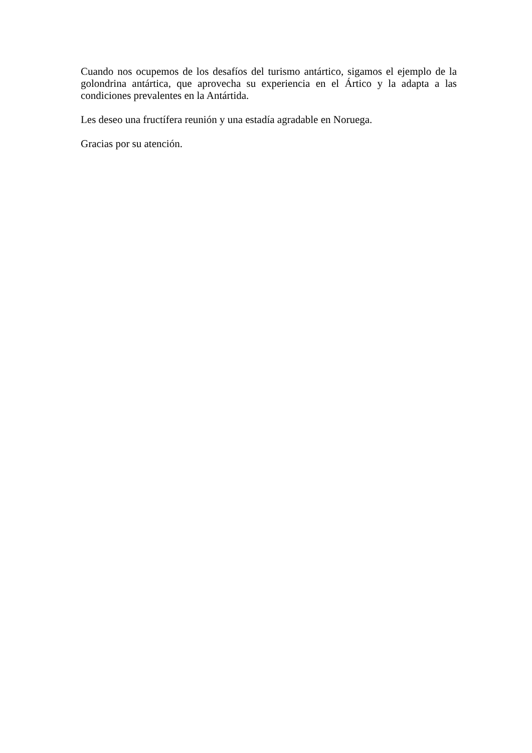Cuando nos ocupemos de los desafíos del turismo antártico, sigamos el ejemplo de la golondrina antártica, que aprovecha su experiencia en el Ártico y la adapta a las condiciones prevalentes en la Antártida.
Les deseo una fructífera reunión y una estadía agradable en Noruega.
Gracias por su atención.